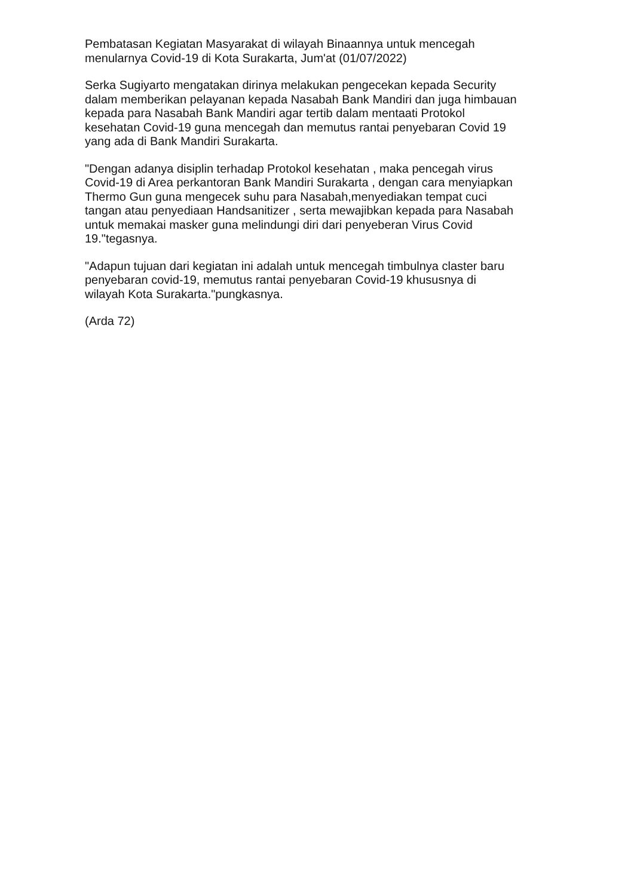Pembatasan Kegiatan Masyarakat di wilayah Binaannya untuk mencegah menularnya Covid-19 di Kota Surakarta, Jum'at (01/07/2022)
Serka Sugiyarto mengatakan dirinya melakukan pengecekan kepada Security dalam memberikan pelayanan kepada Nasabah Bank Mandiri dan juga himbauan kepada para Nasabah Bank Mandiri agar tertib dalam mentaati Protokol kesehatan Covid-19 guna mencegah dan memutus rantai penyebaran Covid 19 yang ada di Bank Mandiri Surakarta.
"Dengan adanya disiplin terhadap Protokol kesehatan , maka pencegah virus Covid-19 di Area perkantoran Bank Mandiri Surakarta , dengan cara menyiapkan Thermo Gun guna mengecek suhu para Nasabah,menyediakan tempat cuci tangan atau penyediaan Handsanitizer , serta mewajibkan kepada para Nasabah untuk memakai masker guna melindungi diri dari penyeberan Virus Covid 19."tegasnya.
"Adapun tujuan dari kegiatan ini adalah untuk mencegah timbulnya claster baru penyebaran covid-19, memutus rantai penyebaran Covid-19 khususnya di wilayah Kota Surakarta."pungkasnya.
(Arda 72)